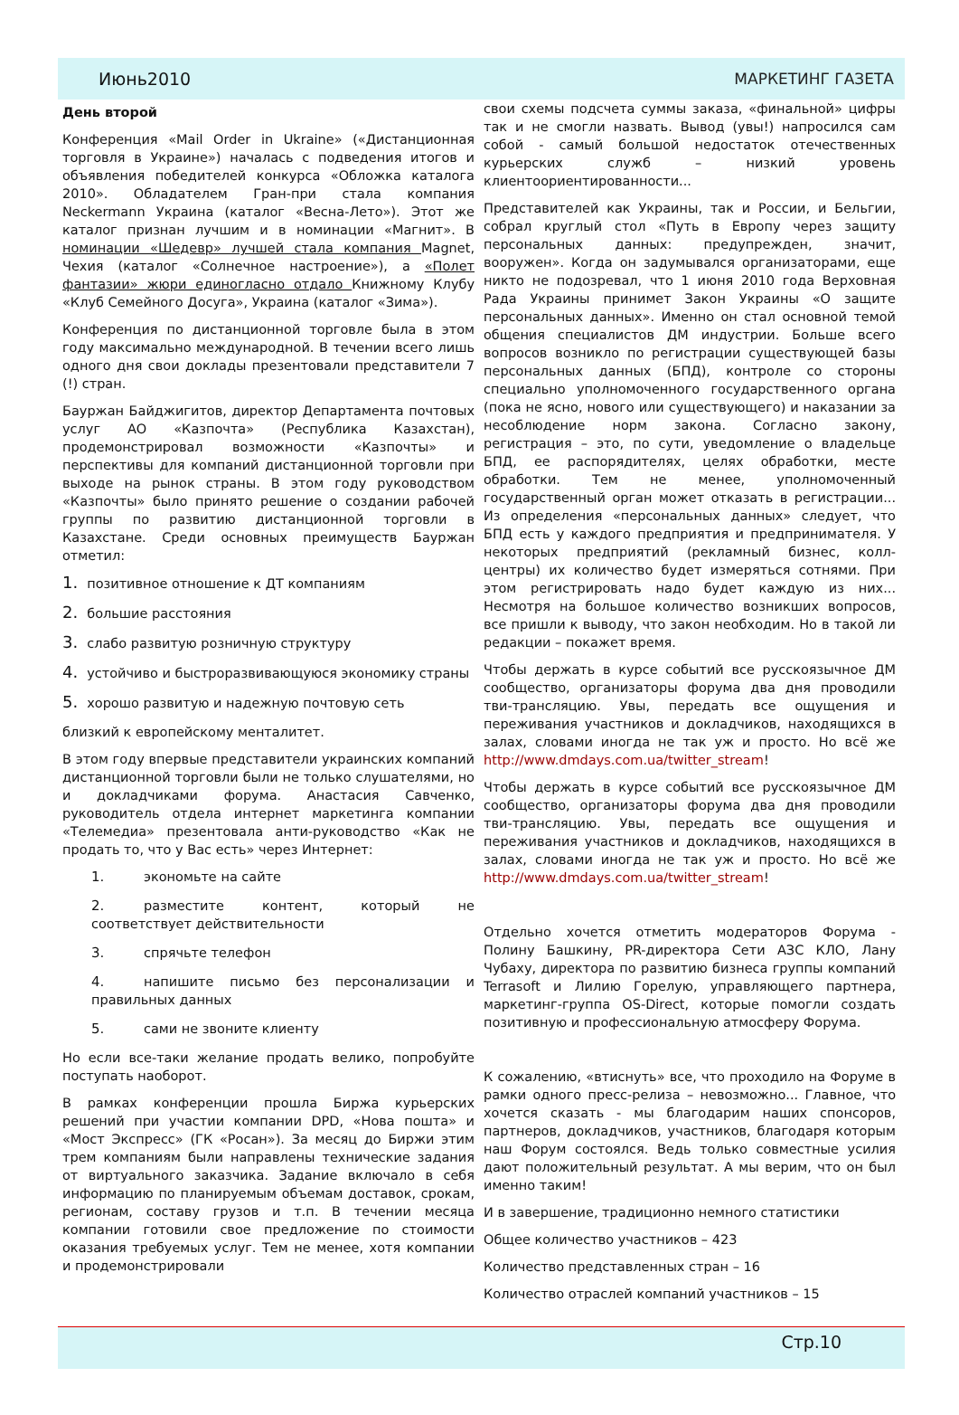Июнь2010 МАРКЕТИНГ ГАЗЕТА
День второй
Конференция «Mail Order in Ukraine» («Дистанционная торговля в Украине») началась с подведения итогов и объявления победителей конкурса «Обложка каталога 2010». Обладателем Гран-при стала компания Neckermann Украина (каталог «Весна-Лето»). Этот же каталог признан лучшим и в номинации «Магнит». В номинации «Шедевр» лучшей стала компания Magnet, Чехия (каталог «Солнечное настроение»), а «Полет фантазии» жюри единогласно отдало Книжному Клубу «Клуб Семейного Досуга», Украина (каталог «Зима»).
Конференция по дистанционной торговле была в этом году максимально международной. В течении всего лишь одного дня свои доклады презентовали представители 7 (!) стран.
Бауржан Байджигитов, директор Департамента почтовых услуг АО «Казпочта» (Республика Казахстан), продемонстрировал возможности «Казпочты» и перспективы для компаний дистанционной торговли при выходе на рынок страны. В этом году руководством «Казпочты» было принято решение о создании рабочей группы по развитию дистанционной торговли в Казахстане. Среди основных преимуществ Бауржан отметил:
1. позитивное отношение к ДТ компаниям
2. большие расстояния
3. слабо развитую розничную структуру
4. устойчиво и быстроразвивающуюся экономику страны
5. хорошо развитую и надежную почтовую сеть
близкий к европейскому менталитет.
В этом году впервые представители украинских компаний дистанционной торговли были не только слушателями, но и докладчиками форума. Анастасия Савченко, руководитель отдела интернет маркетинга компании «Телемедиа» презентовала анти-руководство «Как не продать то, что у Вас есть» через Интернет:
1. экономьте на сайте
2. разместите контент, который не соответствует действительности
3. спрячьте телефон
4. напишите письмо без персонализации и правильных данных
5. сами не звоните клиенту
Но если все-таки желание продать велико, попробуйте поступать наоборот.
В рамках конференции прошла Биржа курьерских решений при участии компании DPD, «Нова пошта» и «Мост Экспресс» (ГК «Росан»). За месяц до Биржи этим трем компаниям были направлены технические задания от виртуального заказчика. Задание включало в себя информацию по планируемым объемам доставок, срокам, регионам, составу грузов и т.п. В течении месяца компании готовили свое предложение по стоимости оказания требуемых услуг. Тем не менее, хотя компании и продемонстрировали
свои схемы подсчета суммы заказа, «финальной» цифры так и не смогли назвать. Вывод (увы!) напросился сам собой - самый большой недостаток отечественных курьерских служб – низкий уровень клиентоориентированности...
Представителей как Украины, так и России, и Бельгии, собрал круглый стол «Путь в Европу через защиту персональных данных: предупрежден, значит, вооружен». Когда он задумывался организаторами, еще никто не подозревал, что 1 июня 2010 года Верховная Рада Украины принимет Закон Украины «О защите персональных данных». Именно он стал основной темой общения специалистов ДМ индустрии. Больше всего вопросов возникло по регистрации существующей базы персональных данных (БПД), контроле со стороны специально уполномоченного государственного органа (пока не ясно, нового или существующего) и наказании за несоблюдение норм закона. Согласно закону, регистрация – это, по сути, уведомление о владельце БПД, ее распорядителях, целях обработки, месте обработки. Тем не менее, уполномоченный государственный орган может отказать в регистрации... Из определения «персональных данных» следует, что БПД есть у каждого предприятия и предпринимателя. У некоторых предприятий (рекламный бизнес, колл-центры) их количество будет измеряться сотнями. При этом регистрировать надо будет каждую из них... Несмотря на большое количество возникших вопросов, все пришли к выводу, что закон необходим. Но в такой ли редакции – покажет время.
Чтобы держать в курсе событий все русскоязычное ДМ сообщество, организаторы форума два дня проводили тви-трансляцию. Увы, передать все ощущения и переживания участников и докладчиков, находящихся в залах, словами иногда не так уж и просто. Но всё же http://www.dmdays.com.ua/twitter_stream!
Чтобы держать в курсе событий все русскоязычное ДМ сообщество, организаторы форума два дня проводили тви-трансляцию. Увы, передать все ощущения и переживания участников и докладчиков, находящихся в залах, словами иногда не так уж и просто. Но всё же http://www.dmdays.com.ua/twitter_stream!
Отдельно хочется отметить модераторов Форума - Полину Башкину, PR-директора Сети АЗС КЛО, Лану Чубаху, директора по развитию бизнеса группы компаний Terrasoft и Лилию Горелую, управляющего партнера, маркетинг-группа OS-Direct, которые помогли создать позитивную и профессиональную атмосферу Форума.
К сожалению, «втиснуть» все, что проходило на Форуме в рамки одного пресс-релиза – невозможно... Главное, что хочется сказать - мы благодарим наших спонсоров, партнеров, докладчиков, участников, благодаря которым наш Форум состоялся. Ведь только совместные усилия дают положительный результат. А мы верим, что он был именно таким!
И в завершение, традиционно немного статистики
Общее количество участников – 423
Количество представленных стран – 16
Количество отраслей компаний участников – 15
Стр.10